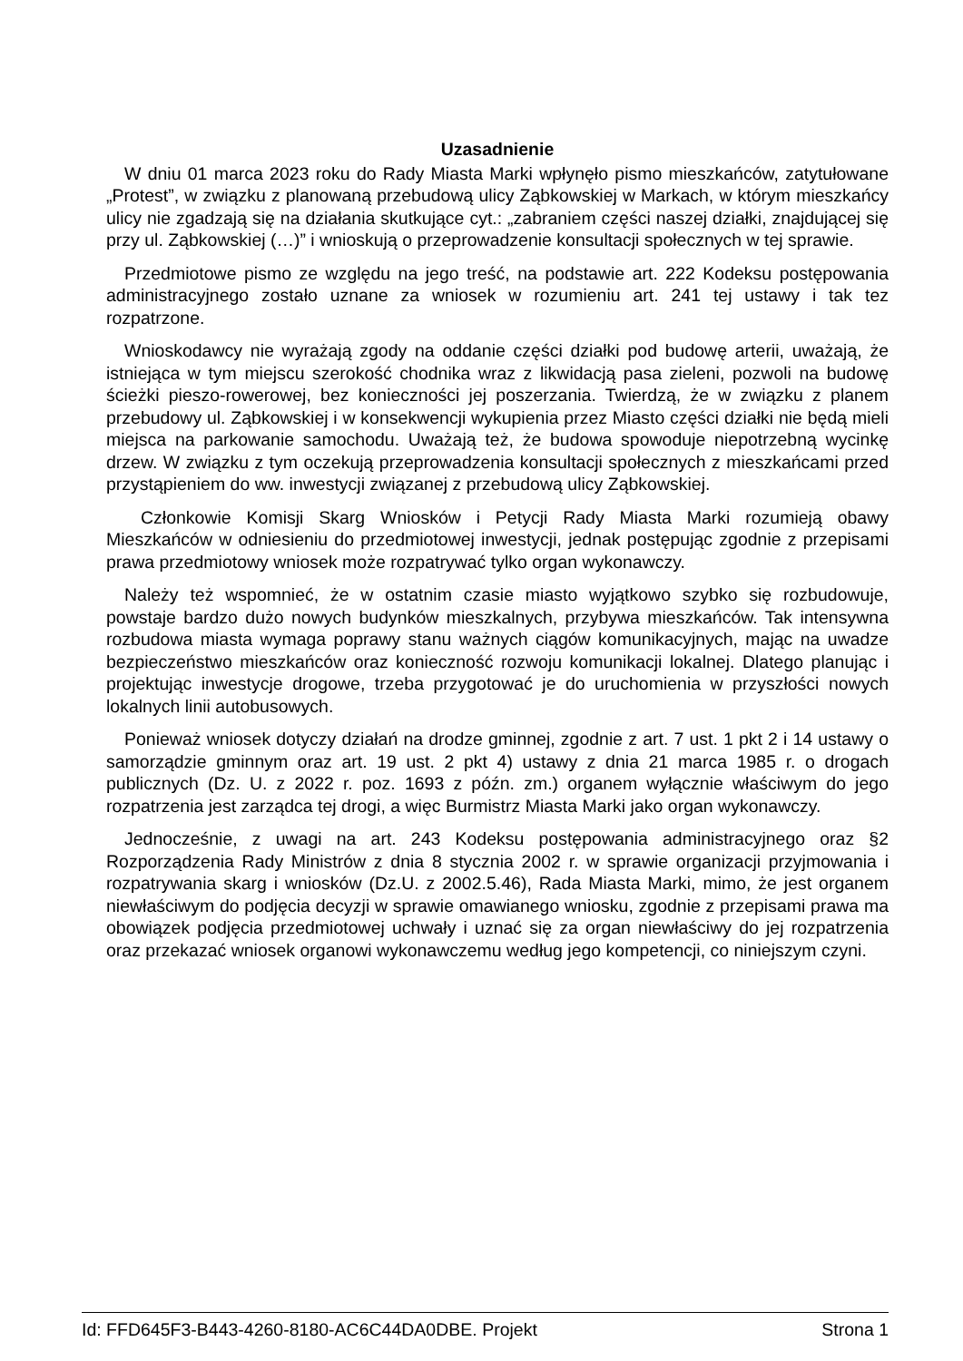Uzasadnienie
W dniu 01 marca 2023 roku do Rady Miasta Marki wpłynęło pismo mieszkańców, zatytułowane „Protest”, w związku z planowaną przebudową ulicy Ząbkowskiej w Markach, w którym mieszkańcy ulicy nie zgadzają się na działania skutkujące cyt.: „zabraniem części naszej działki, znajdującej się przy ul. Ząbkowskiej (…)” i wnioskują o przeprowadzenie konsultacji społecznych w tej sprawie.
Przedmiotowe pismo ze względu na jego treść, na podstawie art. 222 Kodeksu postępowania administracyjnego zostało uznane za wniosek w rozumieniu art. 241 tej ustawy i tak tez rozpatrzone.
Wnioskodawcy nie wyrażają zgody na oddanie części działki pod budowę arterii, uważają, że istniejąca w tym miejscu szerokość chodnika wraz z likwidacją pasa zieleni, pozwoli na budowę ścieżki pieszo-rowerowej, bez konieczności jej poszerzania. Twierdzą, że w związku z planem przebudowy ul. Ząbkowskiej i w konsekwencji wykupienia przez Miasto części działki nie będą mieli miejsca na parkowanie samochodu. Uważają też, że budowa spowoduje niepotrzebną wycinkę drzew. W związku z tym oczekują przeprowadzenia konsultacji społecznych z mieszkańcami przed przystąpieniem do ww. inwestycji związanej z przebudową ulicy Ząbkowskiej.
Członkowie Komisji Skarg Wniosków i Petycji Rady Miasta Marki rozumieją obawy Mieszkańców w odniesieniu do przedmiotowej inwestycji, jednak postępując zgodnie z przepisami prawa przedmiotowy wniosek może rozpatrywać tylko organ wykonawczy.
Należy też wspomnieć, że w ostatnim czasie miasto wyjątkowo szybko się rozbudowuje, powstaje bardzo dużo nowych budynków mieszkalnych, przybywa mieszkańców. Tak intensywna rozbudowa miasta wymaga poprawy stanu ważnych ciągów komunikacyjnych, mając na uwadze bezpieczeństwo mieszkańców oraz konieczność rozwoju komunikacji lokalnej. Dlatego planując i projektując inwestycje drogowe, trzeba przygotować je do uruchomienia w przyszłości nowych lokalnych linii autobusowych.
Ponieważ wniosek dotyczy działań na drodze gminnej, zgodnie z art. 7 ust. 1 pkt 2 i 14 ustawy o samorządzie gminnym oraz art. 19 ust. 2 pkt 4) ustawy z dnia 21 marca 1985 r. o drogach publicznych (Dz. U. z 2022 r. poz. 1693 z późn. zm.) organem wyłącznie właściwym do jego rozpatrzenia jest zarządca tej drogi, a więc Burmistrz Miasta Marki jako organ wykonawczy.
Jednocześnie, z uwagi na art. 243 Kodeksu postępowania administracyjnego oraz §2 Rozporządzenia Rady Ministrów z dnia 8 stycznia 2002 r. w sprawie organizacji przyjmowania i rozpatrywania skarg i wniosków (Dz.U. z 2002.5.46), Rada Miasta Marki, mimo, że jest organem niewłaściwym do podjęcia decyzji w sprawie omawianego wniosku, zgodnie z przepisami prawa ma obowiązek podjęcia przedmiotowej uchwały i uznać się za organ niewłaściwy do jej rozpatrzenia oraz przekazać wniosek organowi wykonawczemu według jego kompetencji, co niniejszym czyni.
Id: FFD645F3-B443-4260-8180-AC6C44DA0DBE. Projekt Strona 1